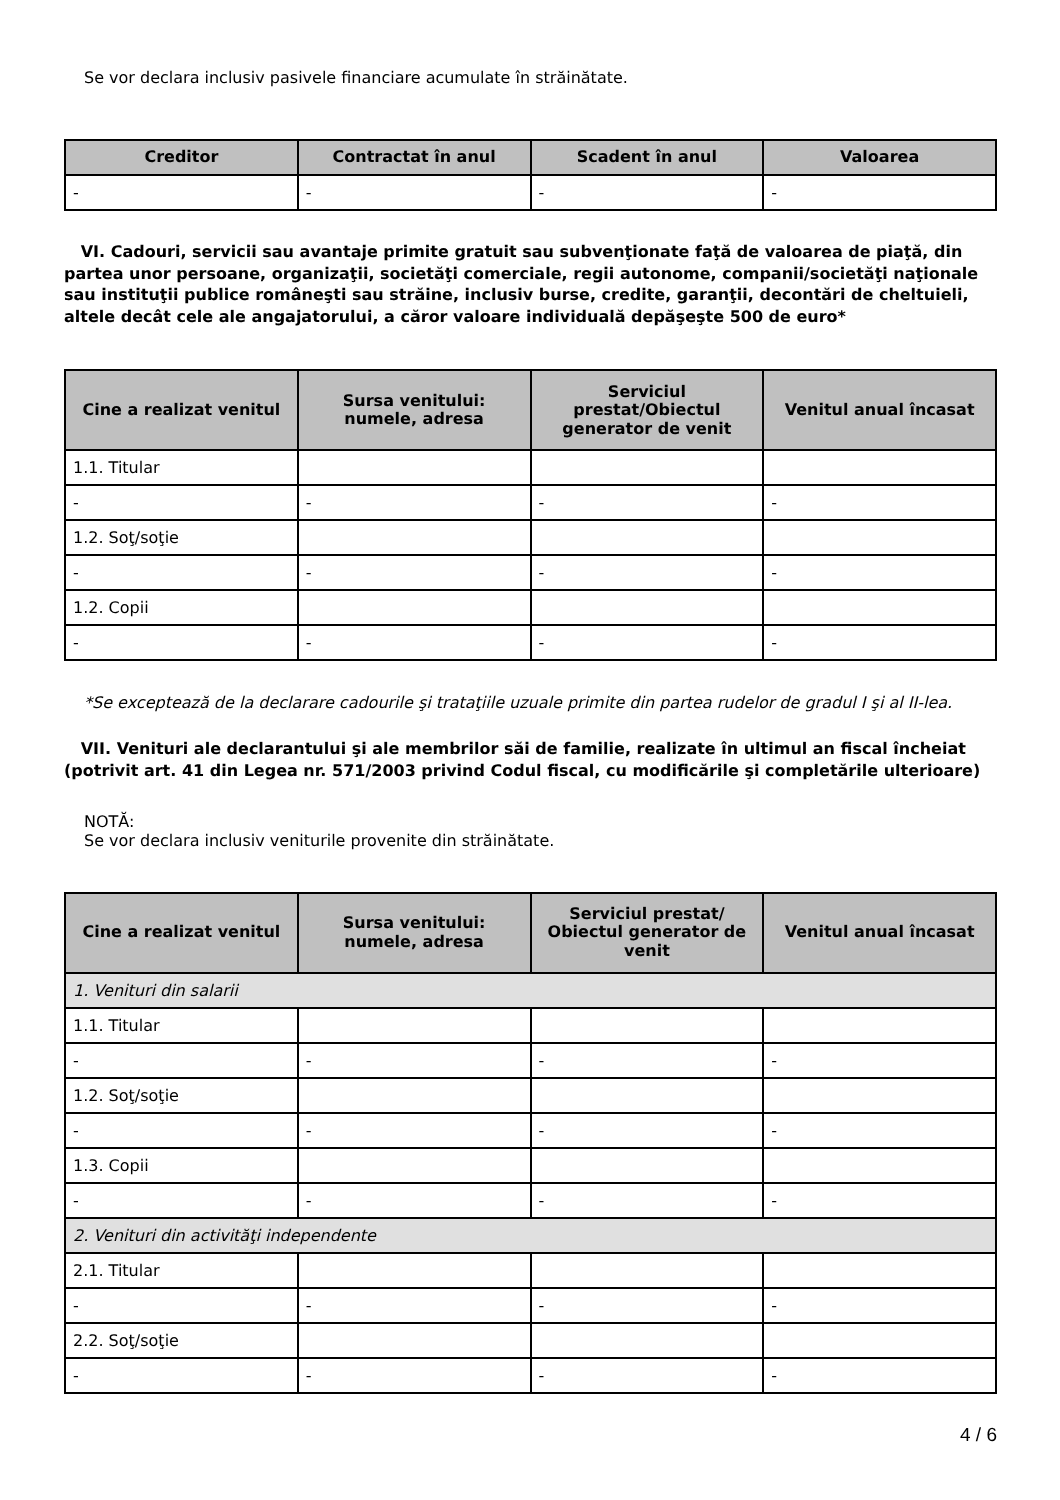Se vor declara inclusiv pasivele financiare acumulate în străinătate.
| Creditor | Contractat în anul | Scadent în anul | Valoarea |
| --- | --- | --- | --- |
| - | - | - | - |
VI. Cadouri, servicii sau avantaje primite gratuit sau subvenţionate faţă de valoarea de piaţă, din partea unor persoane, organizaţii, societăţi comerciale, regii autonome, companii/societăţi naţionale sau instituţii publice româneşti sau străine, inclusiv burse, credite, garanţii, decontări de cheltuieli, altele decât cele ale angajatorului, a căror valoare individuală depăşeşte 500 de euro*
| Cine a realizat venitul | Sursa venitului: numele, adresa | Serviciul prestat/Obiectul generator de venit | Venitul anual încasat |
| --- | --- | --- | --- |
| 1.1. Titular | | | |
| - | - | - | - |
| 1.2. Soţ/soţie | | | |
| - | - | - | - |
| 1.2. Copii | | | |
| - | - | - | - |
*Se exceptează de la declarare cadourile şi trataţiile uzuale primite din partea rudelor de gradul I şi al II-lea.
VII. Venituri ale declarantului şi ale membrilor săi de familie, realizate în ultimul an fiscal încheiat (potrivit art. 41 din Legea nr. 571/2003 privind Codul fiscal, cu modificările şi completările ulterioare)
NOTĂ:
Se vor declara inclusiv veniturile provenite din străinătate.
| Cine a realizat venitul | Sursa venitului: numele, adresa | Serviciul prestat/ Obiectul generator de venit | Venitul anual încasat |
| --- | --- | --- | --- |
| 1. Venituri din salarii | | | |
| 1.1. Titular | | | |
| - | - | - | - |
| 1.2. Soţ/soţie | | | |
| - | - | - | - |
| 1.3. Copii | | | |
| - | - | - | - |
| 2. Venituri din activităţi independente | | | |
| 2.1. Titular | | | |
| - | - | - | - |
| 2.2. Soţ/soţie | | | |
| - | - | - | - |
4 / 6